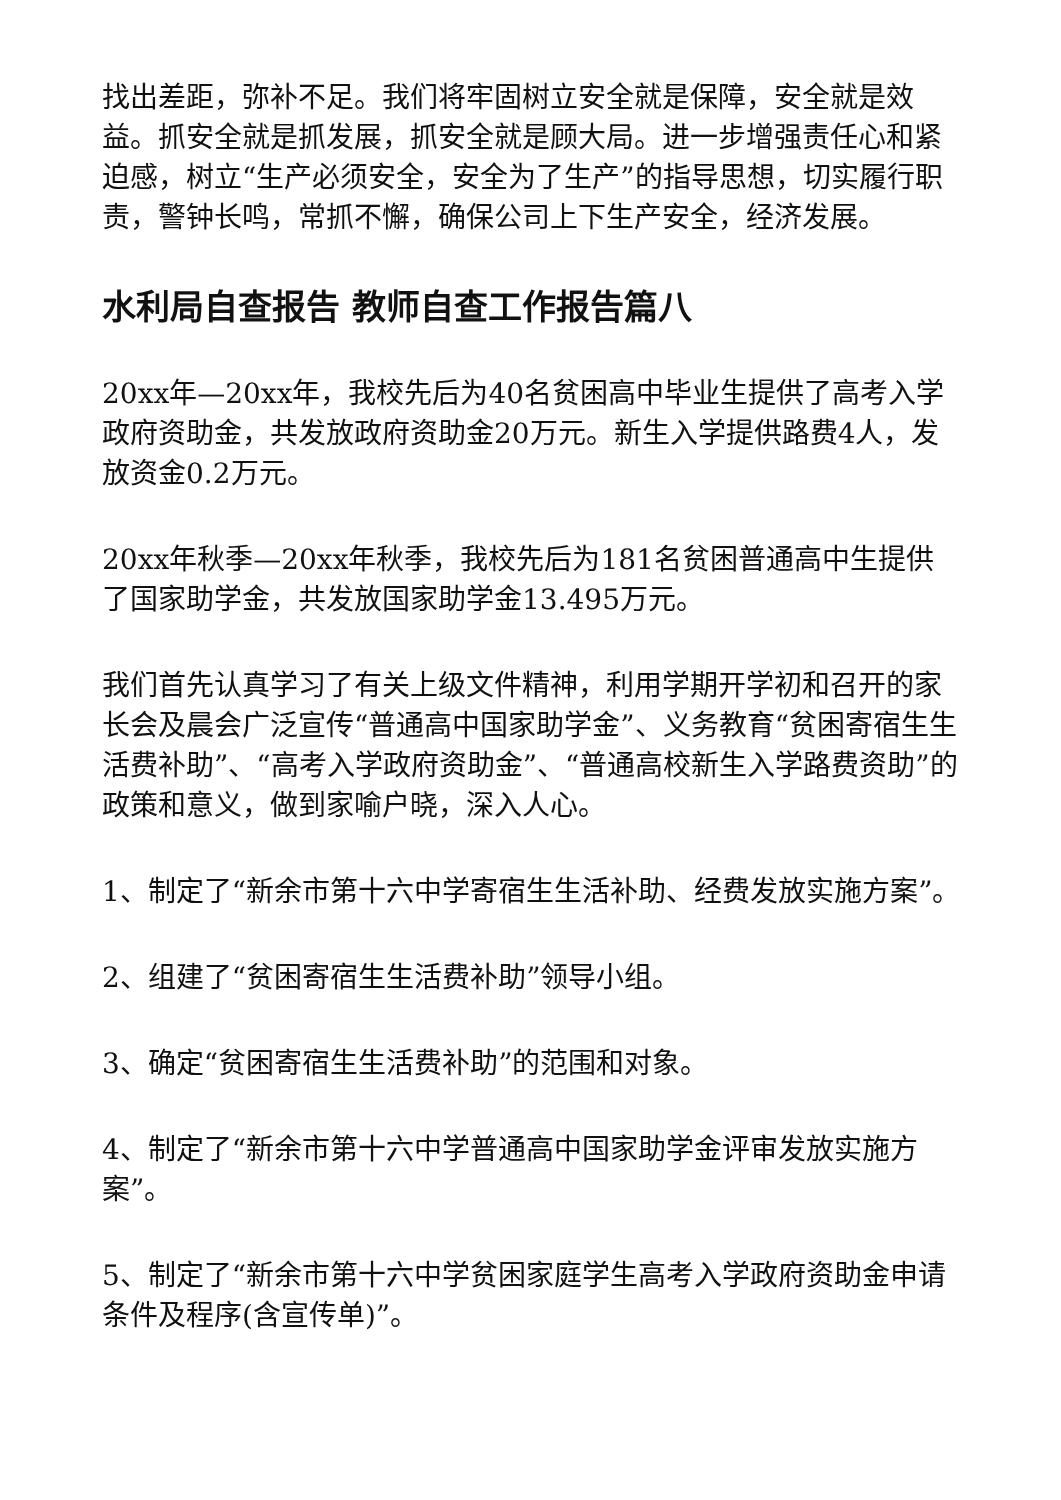找出差距，弥补不足。我们将牢固树立安全就是保障，安全就是效益。抓安全就是抓发展，抓安全就是顾大局。进一步增强责任心和紧迫感，树立“生产必须安全，安全为了生产”的指导思想，切实履行职责，警钟长鸣，常抓不懈，确保公司上下生产安全，经济发展。
水利局自查报告 教师自查工作报告篇八
20xx年—20xx年，我校先后为40名贫困高中毕业生提供了高考入学政府资助金，共发放政府资助金20万元。新生入学提供路费4人，发放资金0.2万元。
20xx年秋季—20xx年秋季，我校先后为181名贫困普通高中生提供了国家助学金，共发放国家助学金13.495万元。
我们首先认真学习了有关上级文件精神，利用学期开学初和召开的家长会及晨会广泛宣传“普通高中国家助学金”、义务教育“贫困寄宿生生活费补助”、“高考入学政府资助金”、“普通高校新生入学路费资助”的政策和意义，做到家喻户晓，深入人心。
1、制定了“新余市第十六中学寄宿生生活补助、经费发放实施方案”。
2、组建了“贫困寄宿生生活费补助”领导小组。
3、确定“贫困寄宿生生活费补助”的范围和对象。
4、制定了“新余市第十六中学普通高中国家助学金评审发放实施方案”。
5、制定了“新余市第十六中学贫困家庭学生高考入学政府资助金申请条件及程序(含宣传单)”。